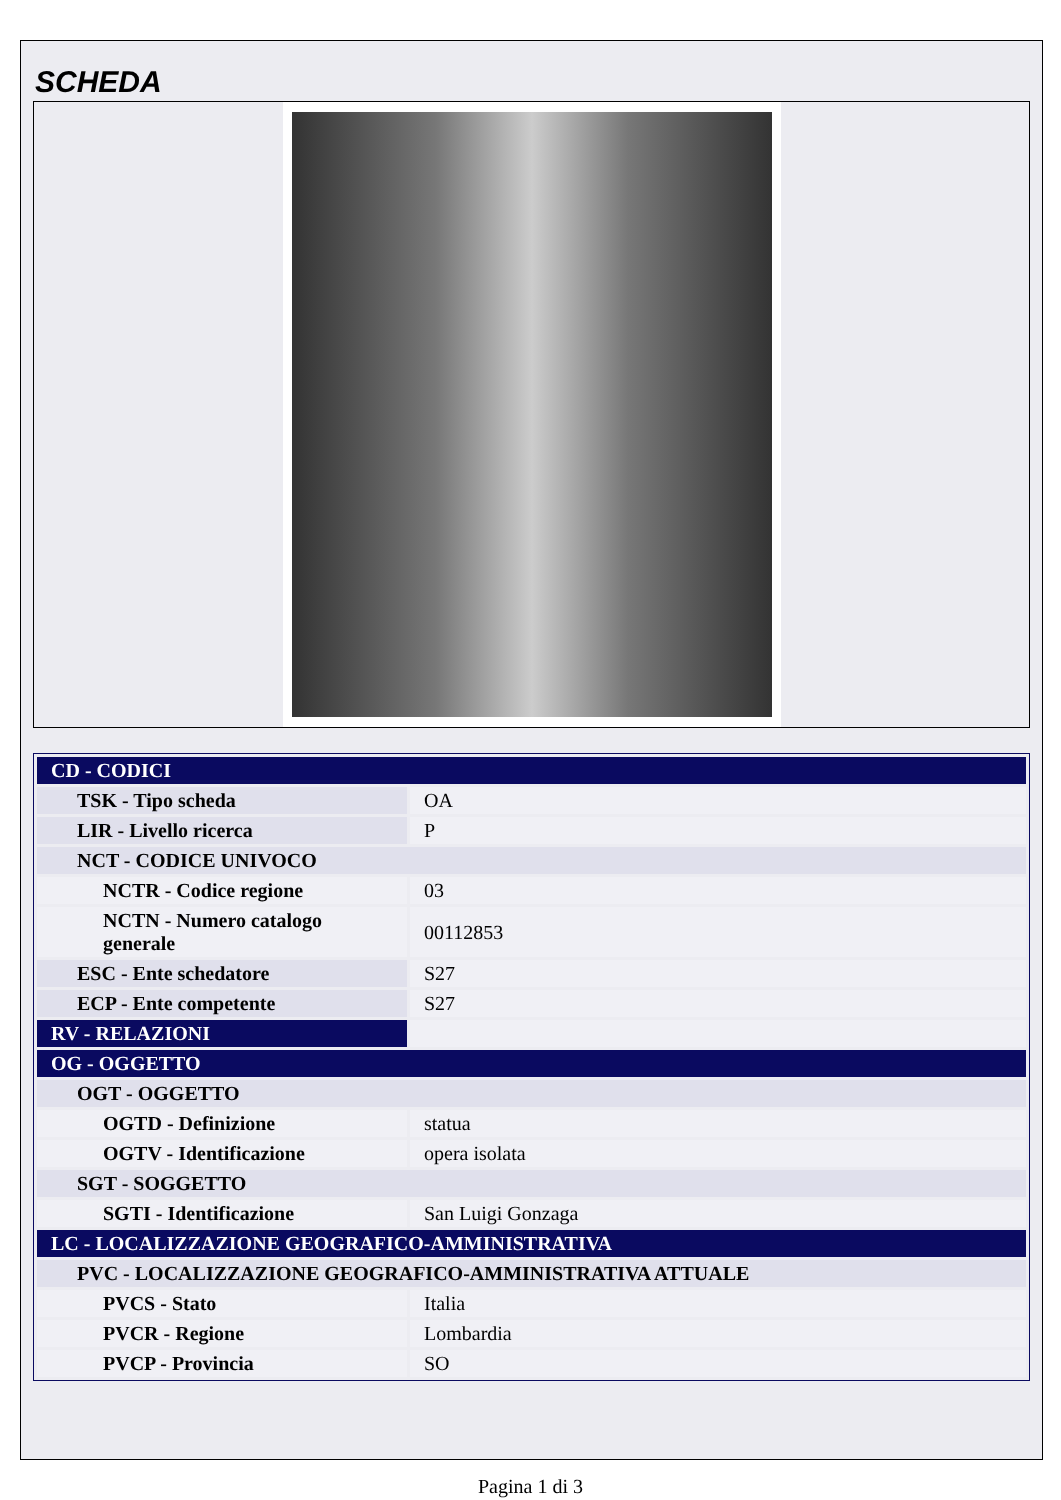SCHEDA
| CD - CODICI | |
| TSK - Tipo scheda | OA |
| LIR - Livello ricerca | P |
| NCT - CODICE UNIVOCO | |
| NCTR - Codice regione | 03 |
| NCTN - Numero catalogo generale | 00112853 |
| ESC - Ente schedatore | S27 |
| ECP - Ente competente | S27 |
| RV - RELAZIONI | |
| OG - OGGETTO | |
| OGT - OGGETTO | |
| OGTD - Definizione | statua |
| OGTV - Identificazione | opera isolata |
| SGT - SOGGETTO | |
| SGTI - Identificazione | San Luigi Gonzaga |
| LC - LOCALIZZAZIONE GEOGRAFICO-AMMINISTRATIVA | |
| PVC - LOCALIZZAZIONE GEOGRAFICO-AMMINISTRATIVA ATTUALE | |
| PVCS - Stato | Italia |
| PVCR - Regione | Lombardia |
| PVCP - Provincia | SO |
Pagina 1 di 3